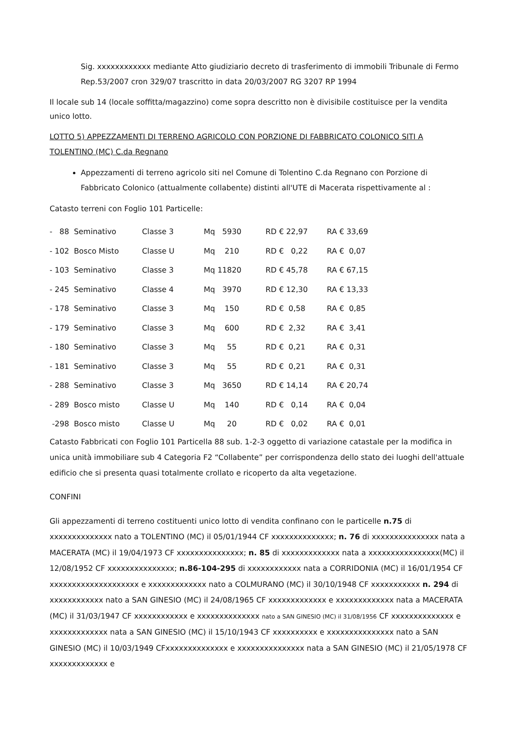Sig. xxxxxxxxxxxx mediante Atto giudiziario decreto di trasferimento di immobili Tribunale di Fermo Rep.53/2007 cron 329/07 trascritto in data 20/03/2007 RG 3207 RP 1994
Il locale sub 14 (locale soffitta/magazzino) come sopra descritto non è divisibile costituisce per la vendita unico lotto.
LOTTO 5) APPEZZAMENTI DI TERRENO AGRICOLO CON PORZIONE DI FABBRICATO COLONICO SITI A TOLENTINO (MC) C.da Regnano
Appezzamenti di terreno agricolo siti nel Comune di Tolentino C.da Regnano con Porzione di Fabbricato Colonico (attualmente collabente) distinti all'UTE di Macerata rispettivamente al :
Catasto terreni con Foglio 101 Particelle:
| - 88 Seminativo | Classe 3 | Mq 5930 | RD € 22,97 | RA € 33,69 |
| - 102 Bosco Misto | Classe U | Mq 210 | RD € 0,22 | RA € 0,07 |
| - 103 Seminativo | Classe 3 | Mq 11820 | RD € 45,78 | RA € 67,15 |
| - 245 Seminativo | Classe 4 | Mq 3970 | RD € 12,30 | RA € 13,33 |
| - 178 Seminativo | Classe 3 | Mq 150 | RD € 0,58 | RA € 0,85 |
| - 179 Seminativo | Classe 3 | Mq 600 | RD € 2,32 | RA € 3,41 |
| - 180 Seminativo | Classe 3 | Mq 55 | RD € 0,21 | RA € 0,31 |
| - 181 Seminativo | Classe 3 | Mq 55 | RD € 0,21 | RA € 0,31 |
| - 288 Seminativo | Classe 3 | Mq 3650 | RD € 14,14 | RA € 20,74 |
| - 289 Bosco misto | Classe U | Mq 140 | RD € 0,14 | RA € 0,04 |
| -298 Bosco misto | Classe U | Mq 20 | RD € 0,02 | RA € 0,01 |
Catasto Fabbricati con Foglio 101 Particella 88 sub. 1-2-3 oggetto di variazione catastale per la modifica in unica unità immobiliare sub 4 Categoria F2 “Collabente” per corrispondenza dello stato dei luoghi dell'attuale edificio che si presenta quasi totalmente crollato e ricoperto da alta vegetazione.
CONFINI
Gli appezzamenti di terreno costituenti unico lotto di vendita confinano con le particelle n.75 di xxxxxxxxxxxxxx nato a TOLENTINO (MC) il 05/01/1944 CF xxxxxxxxxxxxxx; n. 76 di xxxxxxxxxxxxxxx nata a MACERATA (MC) il 19/04/1973 CF xxxxxxxxxxxxxxx; n. 85 di xxxxxxxxxxxxx nata a xxxxxxxxxxxxxxxx(MC) il 12/08/1952 CF xxxxxxxxxxxxxxx; n.86-104-295 di xxxxxxxxxxxx nata a CORRIDONIA (MC) il 16/01/1954 CF xxxxxxxxxxxxxxxxxxxx e xxxxxxxxxxxxx nato a COLMURANO (MC) il 30/10/1948 CF xxxxxxxxxxx n. 294 di xxxxxxxxxxxx nato a SAN GINESIO (MC) il 24/08/1965 CF xxxxxxxxxxxxx e xxxxxxxxxxxxx nata a MACERATA (MC) il 31/03/1947 CF xxxxxxxxxxxx e xxxxxxxxxxxxxx nato a SAN GINESIO (MC) il 31/08/1956 CF xxxxxxxxxxxxxx e xxxxxxxxxxxxx nata a SAN GINESIO (MC) il 15/10/1943 CF xxxxxxxxxx e xxxxxxxxxxxxxxx nato a SAN GINESIO (MC) il 10/03/1949 CFxxxxxxxxxxxxxx e xxxxxxxxxxxxxxx nata a SAN GINESIO (MC) il 21/05/1978 CF xxxxxxxxxxxxx e